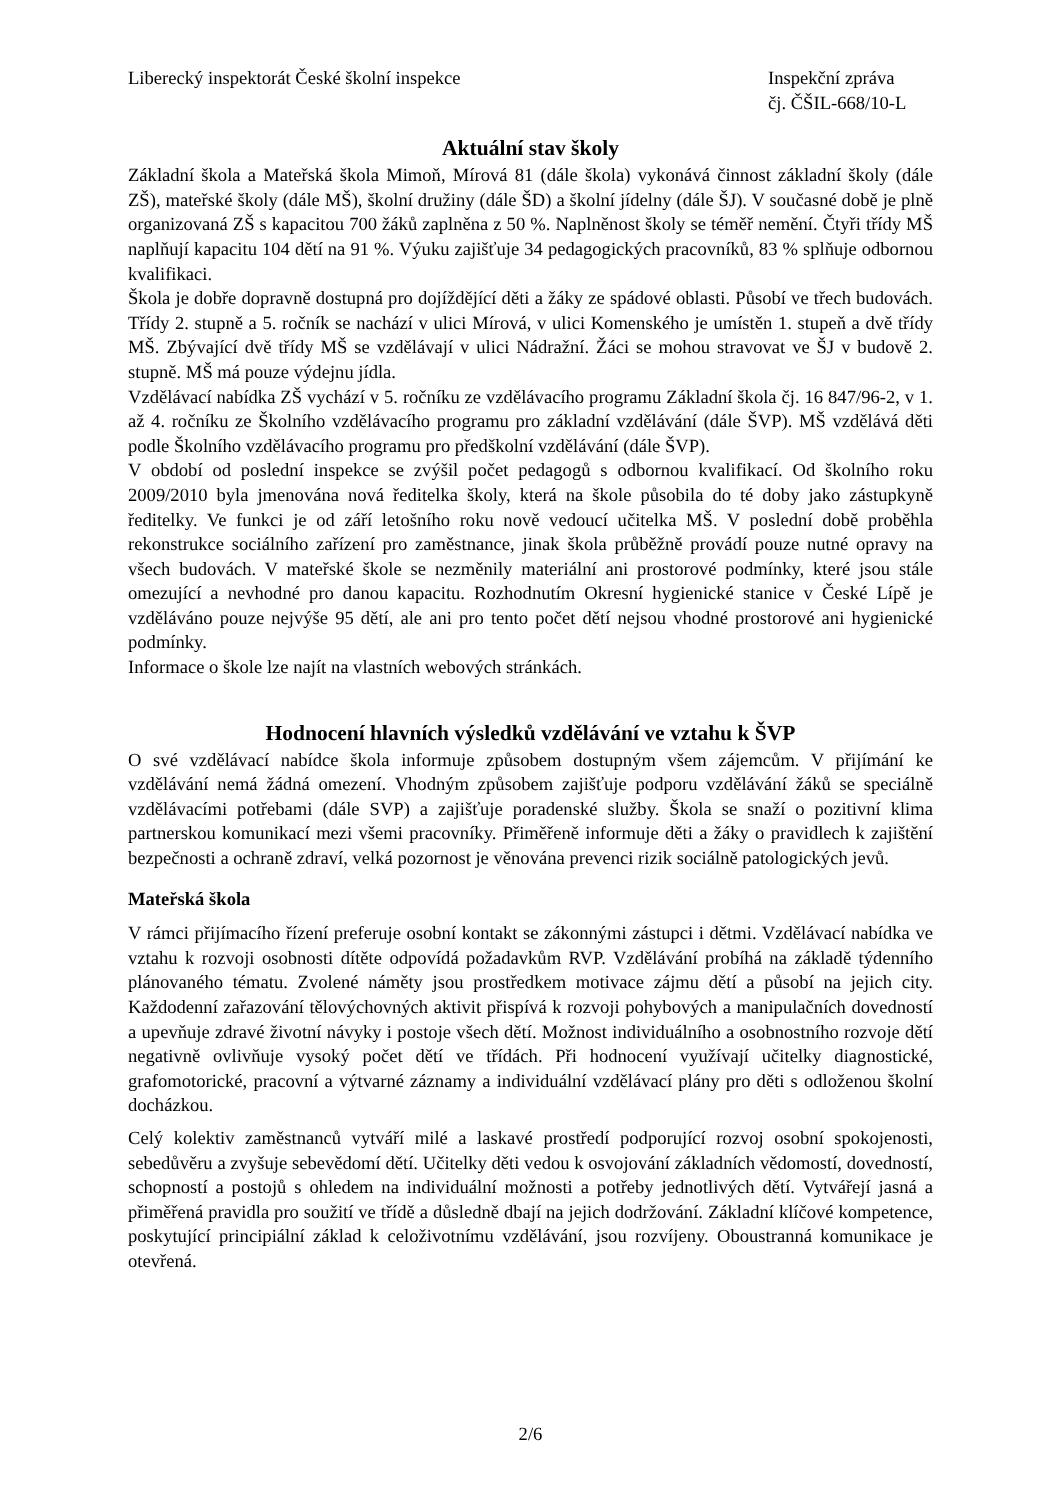Liberecký inspektorát České školní inspekce
Inspekční zpráva
čj. ČŠIL-668/10-L
Aktuální stav školy
Základní škola a Mateřská škola Mimoň, Mírová 81 (dále škola) vykonává činnost základní školy (dále ZŠ), mateřské školy (dále MŠ), školní družiny (dále ŠD) a školní jídelny (dále ŠJ). V současné době je plně organizovaná ZŠ s kapacitou 700 žáků zaplněna z 50 %. Naplněnost školy se téměř nemění. Čtyři třídy MŠ naplňují kapacitu 104 dětí na 91 %. Výuku zajišťuje 34 pedagogických pracovníků, 83 % splňuje odbornou kvalifikaci.
Škola je dobře dopravně dostupná pro dojíždějící děti a žáky ze spádové oblasti. Působí ve třech budovách. Třídy 2. stupně a 5. ročník se nachází v ulici Mírová, v ulici Komenského je umístěn 1. stupeň a dvě třídy MŠ. Zbývající dvě třídy MŠ se vzdělávají v ulici Nádražní. Žáci se mohou stravovat ve ŠJ v budově 2. stupně. MŠ má pouze výdejnu jídla.
Vzdělávací nabídka ZŠ vychází v 5. ročníku ze vzdělávacího programu Základní škola čj. 16 847/96-2, v 1. až 4. ročníku ze Školního vzdělávacího programu pro základní vzdělávání (dále ŠVP). MŠ vzdělává děti podle Školního vzdělávacího programu pro předškolní vzdělávání (dále ŠVP).
V období od poslední inspekce se zvýšil počet pedagogů s odbornou kvalifikací. Od školního roku 2009/2010 byla jmenována nová ředitelka školy, která na škole působila do té doby jako zástupkyně ředitelky. Ve funkci je od září letošního roku nově vedoucí učitelka MŠ. V poslední době proběhla rekonstrukce sociálního zařízení pro zaměstnance, jinak škola průběžně provádí pouze nutné opravy na všech budovách. V mateřské škole se nezměnily materiální ani prostorové podmínky, které jsou stále omezující a nevhodné pro danou kapacitu. Rozhodnutím Okresní hygienické stanice v České Lípě je vzděláváno pouze nejvýše 95 dětí, ale ani pro tento počet dětí nejsou vhodné prostorové ani hygienické podmínky.
Informace o škole lze najít na vlastních webových stránkách.
Hodnocení hlavních výsledků vzdělávání ve vztahu k ŠVP
O své vzdělávací nabídce škola informuje způsobem dostupným všem zájemcům. V přijímání ke vzdělávání nemá žádná omezení. Vhodným způsobem zajišťuje podporu vzdělávání žáků se speciálně vzdělávacími potřebami (dále SVP) a zajišťuje poradenské služby. Škola se snaží o pozitivní klima partnerskou komunikací mezi všemi pracovníky. Přiměřeně informuje děti a žáky o pravidlech k zajištění bezpečnosti a ochraně zdraví, velká pozornost je věnována prevenci rizik sociálně patologických jevů.
Mateřská škola
V rámci přijímacího řízení preferuje osobní kontakt se zákonnými zástupci i dětmi. Vzdělávací nabídka ve vztahu k rozvoji osobnosti dítěte odpovídá požadavkům RVP. Vzdělávání probíhá na základě týdenního plánovaného tématu. Zvolené náměty jsou prostředkem motivace zájmu dětí a působí na jejich city. Každodenní zařazování tělovýchovných aktivit přispívá k rozvoji pohybových a manipulačních dovedností a upevňuje zdravé životní návyky i postoje všech dětí. Možnost individuálního a osobnostního rozvoje dětí negativně ovlivňuje vysoký počet dětí ve třídách. Při hodnocení využívají učitelky diagnostické, grafomotorické, pracovní a výtvarné záznamy a individuální vzdělávací plány pro děti s odloženou školní docházkou.
Celý kolektiv zaměstnanců vytváří milé a laskavé prostředí podporující rozvoj osobní spokojenosti, sebedůvěru a zvyšuje sebevědomí dětí. Učitelky děti vedou k osvojování základních vědomostí, dovedností, schopností a postojů s ohledem na individuální možnosti a potřeby jednotlivých dětí. Vytvářejí jasná a přiměřená pravidla pro soužití ve třídě a důsledně dbají na jejich dodržování. Základní klíčové kompetence, poskytující principiální základ k celoživotnímu vzdělávání, jsou rozvíjeny. Oboustranná komunikace je otevřená.
2/6